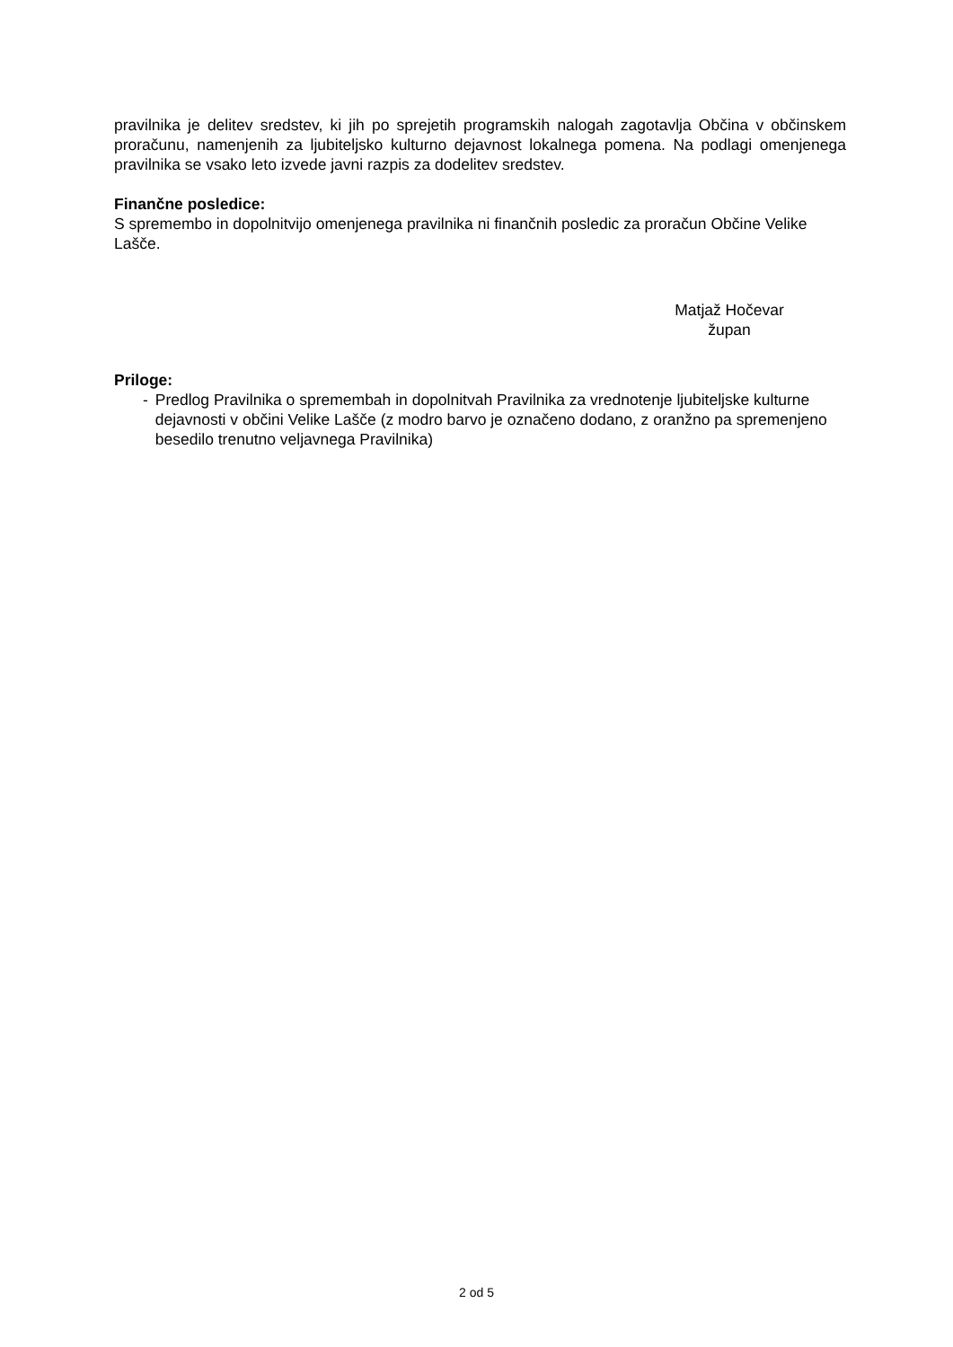pravilnika je delitev sredstev, ki jih po sprejetih programskih nalogah zagotavlja Občina v občinskem proračunu, namenjenih za ljubiteljsko kulturno dejavnost lokalnega pomena. Na podlagi omenjenega pravilnika se vsako leto izvede javni razpis za dodelitev sredstev.
Finančne posledice:
S spremembo in dopolnitvijo omenjenega pravilnika ni finančnih posledic za proračun Občine Velike Lašče.
Matjaž Hočevar
župan
Priloge:
- Predlog Pravilnika o spremembah in dopolnitvah Pravilnika za vrednotenje ljubiteljske kulturne dejavnosti v občini Velike Lašče (z modro barvo je označeno dodano, z oranžno pa spremenjeno besedilo trenutno veljavnega Pravilnika)
2 od 5